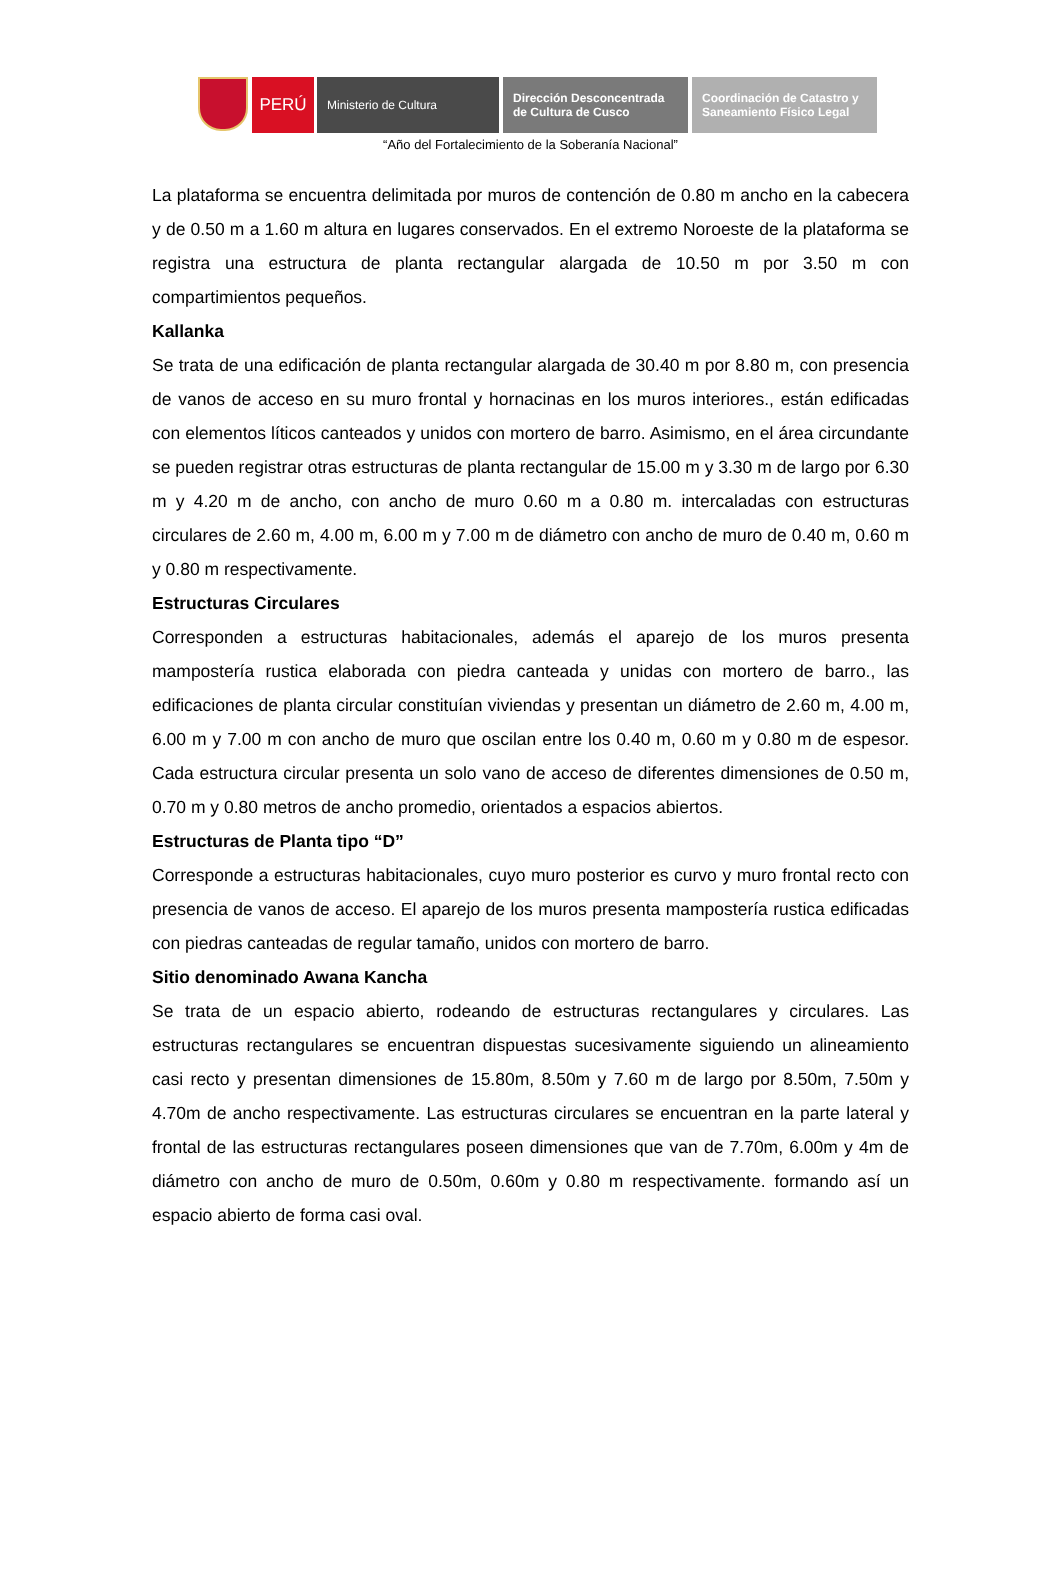PERÚ
Ministerio de Cultura Dirección Desconcentrada
de Cultura de Cusco
Coordinación de Catastro y
Saneamiento Físico Legal
“Año del Fortalecimiento de la Soberanía Nacional”
La plataforma se encuentra delimitada por muros de contención de 0.80 m ancho en la cabecera y de 0.50 m a 1.60 m altura en lugares conservados. En el extremo Noroeste de la plataforma se registra una estructura de planta rectangular alargada de 10.50 m por 3.50 m con compartimientos pequeños.
Kallanka
Se trata de una edificación de planta rectangular alargada de 30.40 m por 8.80 m, con presencia de vanos de acceso en su muro frontal y hornacinas en los muros interiores., están edificadas con elementos líticos canteados y unidos con mortero de barro. Asimismo, en el área circundante se pueden registrar otras estructuras de planta rectangular de 15.00 m y 3.30 m de largo por 6.30 m y 4.20 m de ancho, con ancho de muro 0.60 m a 0.80 m. intercaladas con estructuras circulares de 2.60 m, 4.00 m, 6.00 m y 7.00 m de diámetro con ancho de muro de 0.40 m, 0.60 m y 0.80 m respectivamente.
Estructuras Circulares
Corresponden a estructuras habitacionales, además el aparejo de los muros presenta mampostería rustica elaborada con piedra canteada y unidas con mortero de barro., las edificaciones de planta circular constituían viviendas y presentan un diámetro de 2.60 m, 4.00 m, 6.00 m y 7.00 m con ancho de muro que oscilan entre los 0.40 m, 0.60 m y 0.80 m de espesor. Cada estructura circular presenta un solo vano de acceso de diferentes dimensiones de 0.50 m, 0.70 m y 0.80 metros de ancho promedio, orientados a espacios abiertos.
Estructuras de Planta tipo “D”
Corresponde a estructuras habitacionales, cuyo muro posterior es curvo y muro frontal recto con presencia de vanos de acceso. El aparejo de los muros presenta mampostería rustica edificadas con piedras canteadas de regular tamaño, unidos con mortero de barro.
Sitio denominado Awana Kancha
Se trata de un espacio abierto, rodeando de estructuras rectangulares y circulares. Las estructuras rectangulares se encuentran dispuestas sucesivamente siguiendo un alineamiento casi recto y presentan dimensiones de 15.80m, 8.50m y 7.60 m de largo por 8.50m, 7.50m y 4.70m de ancho respectivamente. Las estructuras circulares se encuentran en la parte lateral y frontal de las estructuras rectangulares poseen dimensiones que van de 7.70m, 6.00m y 4m de diámetro con ancho de muro de 0.50m, 0.60m y 0.80 m respectivamente. formando así un espacio abierto de forma casi oval.